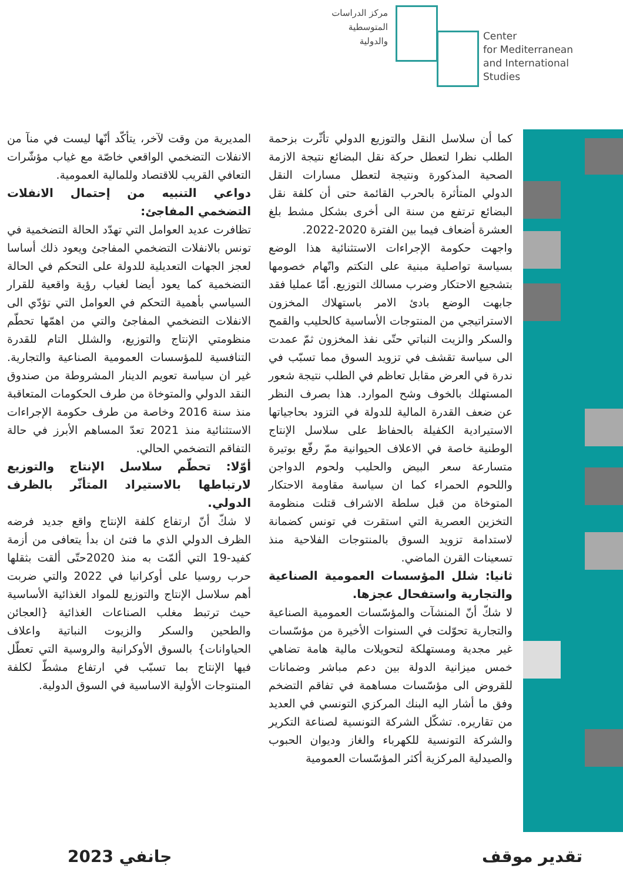مركز الدراسات المتوسطية والدولية
Center
for Mediterranean
and International
Studies
المديرية من وقت لآخر، يتأكّد أنّها ليست في منآ من الانفلات التضخمي الواقعي خاصّة مع غياب مؤشّرات التعافي القريب للاقتصاد وللمالية العمومية.
دواعي التنبيه من إحتمال الانفلات التضخمي المفاجئ:
تظافرت عديد العوامل التي تهدّد الحالة التضخمية في تونس بالانفلات التضخمي المفاجئ ويعود ذلك أساسا لعجز الجهات التعديلية للدولة على التحكم في الحالة التضخمية كما يعود أيضا لغياب رؤية واقعية للقرار السياسي بأهمية التحكم في العوامل التي تؤدّي الى الانفلات التضخمي المفاجئ والتي من اهمّها تحطّم منظومتي الإنتاج والتوزيع، والشلل التام للقدرة التنافسية للمؤسسات العمومية الصناعية والتجارية. غير ان سياسة تعويم الدينار المشروطة من صندوق النقد الدولي والمتوخاة من طرف الحكومات المتعاقبة منذ سنة 2016 وخاصة من طرف حكومة الإجراءات الاستثنائية منذ 2021 تعدّ المساهم الأبرز في حالة التفاقم التضخمي الحالي.
أوّلا: تحطّم سلاسل الإنتاج والتوزيع لارتباطها بالاستيراد المتأثّر بالظرف الدولي.
لا شكّ أنّ ارتفاع كلفة الإنتاج واقع جديد فرضه الظرف الدولي الذي ما فتئ ان بدأ يتعافى من أزمة كفيد-19 التي ألمّت به منذ 2020حتّى ألقت بثقلها حرب روسيا على أوكرانيا في 2022 والتي ضربت أهم سلاسل الإنتاج والتوزيع للمواد الغذائية الأساسية حيث ترتبط مغلب الصناعات الغذائية {العجائن والطحين والسكر والزيوت النباتية واعلاف الحياوانات} بالسوق الأوكرانية والروسية التي تعطّل فيها الإنتاج بما تسبّب في ارتفاع مشطّ لكلفة المنتوجات الأولية الاساسية في السوق الدولية.
كما أن سلاسل النقل والتوزيع الدولي تأثّرت بزحمة الطلب نظرا لتعطل حركة نقل البضائع نتيجة الازمة الصحية المذكورة ونتيجة لتعطل مسارات النقل الدولي المتأثرة بالحرب القائمة حتى أن كلفة نقل البضائع ترتفع من سنة الى أخرى بشكل مشط بلغ العشرة أضعاف فيما بين الفترة 2020-2022.
واجهت حكومة الإجراءات الاستثنائية هذا الوضع بسياسة تواصلية مبنية على التكتم واتّهام خصومها بتشجيع الاحتكار وضرب مسالك التوزيع. أمّا عمليا فقد جابهت الوضع بادئ الامر باستهلاك المخزون الاستراتيجي من المنتوجات الأساسية كالحليب والقمح والسكر والزيت النباتي حتّى نفذ المخزون ثمّ عمدت الى سياسة تقشف في تزويد السوق مما تسبّب في ندرة في العرض مقابل تعاظم في الطلب نتيجة شعور المستهلك بالخوف وشح الموارد. هذا بصرف النظر عن ضعف القدرة المالية للدولة في التزود بحاجياتها الاستيرادية الكفيلة بالحفاظ على سلاسل الإنتاج الوطنية خاصة في الاعلاف الحيوانية ممّ رفّع بوتيرة متسارعة سعر البيض والحليب ولحوم الدواجن واللحوم الحمراء كما ان سياسة مقاومة الاحتكار المتوخاة من قبل سلطة الاشراف قتلت منظومة التخزين العصرية التي استقرت في تونس كضمانة لاستدامة تزويد السوق بالمنتوجات الفلاحية منذ تسعينات القرن الماضي.
ثانيا: شلل المؤسسات العمومية الصناعية والتجارية واستفحال عجزها.
لا شكّ أنّ المنشآت والمؤسّسات العمومية الصناعية والتجارية تحوّلت في السنوات الأخيرة من مؤسّسات غير مجدية ومستهلكة لتحويلات مالية هامة تضاهي خمس ميزانية الدولة بين دعم مباشر وضمانات للقروض الى مؤسّسات مساهمة في تفاقم التضخم وفق ما أشار اليه البنك المركزي التونسي في العديد من تقاريره. تشكّل الشركة التونسية لصناعة التكرير والشركة التونسية للكهرباء والغاز وديوان الحبوب والصيدلية المركزية أكثر المؤسّسات العمومية
تقدير موقف
جانفي 2023